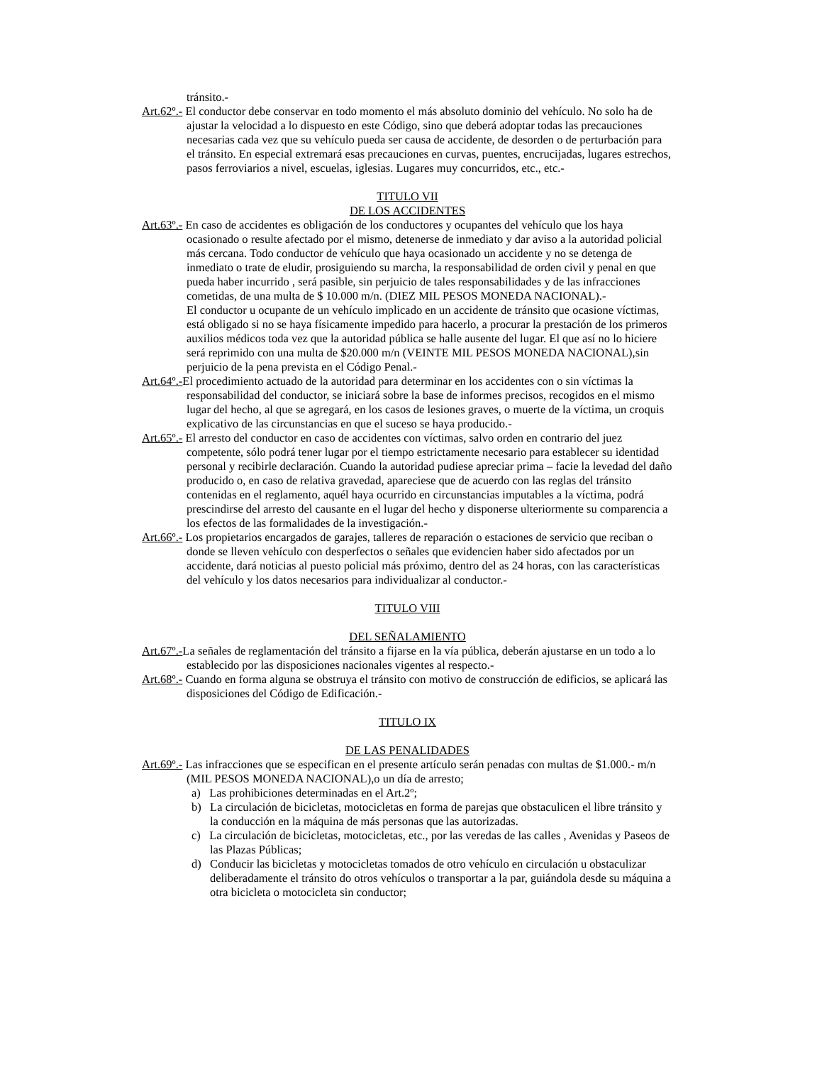tránsito.-
Art.62º.- El conductor debe conservar en todo momento el más absoluto dominio del vehículo. No solo ha de ajustar la velocidad a lo dispuesto en este Código, sino que deberá adoptar todas las precauciones necesarias cada vez que su vehículo pueda ser causa de accidente, de desorden o de perturbación para el tránsito. En especial extremará esas precauciones en curvas, puentes, encrucijadas, lugares estrechos, pasos ferroviarios a nivel, escuelas, iglesias. Lugares muy concurridos, etc., etc.-
TITULO VII
DE LOS ACCIDENTES
Art.63º.- En caso de accidentes es obligación de los conductores y ocupantes del vehículo que los haya ocasionado o resulte afectado por el mismo, detenerse de inmediato y dar aviso a la autoridad policial más cercana. Todo conductor de vehículo que haya ocasionado un accidente y no se detenga de inmediato o trate de eludir, prosiguiendo su marcha, la responsabilidad de orden civil y penal en que pueda haber incurrido , será pasible, sin perjuicio de tales responsabilidades y de las infracciones cometidas, de una multa de $ 10.000 m/n. (DIEZ MIL PESOS MONEDA NACIONAL).-
El conductor u ocupante de un vehículo implicado en un accidente de tránsito que ocasione víctimas, está obligado si no se haya físicamente impedido para hacerlo, a procurar la prestación de los primeros auxilios médicos toda vez que la autoridad pública se halle ausente del lugar. El que así no lo hiciere será reprimido con una multa de $20.000 m/n (VEINTE MIL PESOS MONEDA NACIONAL),sin perjuicio de la pena prevista en el Código Penal.-
Art.64º.-El procedimiento actuado de la autoridad para determinar en los accidentes con o sin víctimas la responsabilidad del conductor, se iniciará sobre la base de informes precisos, recogidos en el mismo lugar del hecho, al que se agregará, en los casos de lesiones graves, o muerte de la víctima, un croquis explicativo de las circunstancias en que el suceso se haya producido.-
Art.65º.- El arresto del conductor en caso de accidentes con víctimas, salvo orden en contrario del juez competente, sólo podrá tener lugar por el tiempo estrictamente necesario para establecer su identidad personal y recibirle declaración. Cuando la autoridad pudiese apreciar prima – facie la levedad del daño producido o, en caso de relativa gravedad, apareciese que de acuerdo con las reglas del tránsito contenidas en el reglamento, aquél haya ocurrido en circunstancias imputables a la víctima, podrá prescindirse del arresto del causante en el lugar del hecho y disponerse ulteriormente su comparencia a los efectos de las formalidades de la investigación.-
Art.66º.- Los propietarios encargados de garajes, talleres de reparación o estaciones de servicio que reciban o donde se lleven vehículo con desperfectos o señales que evidencien haber sido afectados por un accidente, dará noticias al puesto policial más próximo, dentro del as 24 horas, con las características del vehículo y los datos necesarios para individualizar al conductor.-
TITULO VIII
DEL SEÑALAMIENTO
Art.67º.-La señales de reglamentación del tránsito a fijarse en la vía pública, deberán ajustarse en un todo a lo establecido por las disposiciones nacionales vigentes al respecto.-
Art.68º.- Cuando en forma alguna se obstruya el tránsito con motivo de construcción de edificios, se aplicará las disposiciones del Código de Edificación.-
TITULO IX
DE LAS PENALIDADES
Art.69º.- Las infracciones que se especifican en el presente artículo serán penadas con multas de $1.000.- m/n (MIL PESOS MONEDA NACIONAL),o un día de arresto;
a) Las prohibiciones determinadas en el Art.2º;
b) La circulación de bicicletas, motocicletas en forma de parejas que obstaculicen el libre tránsito y la conducción en la máquina de más personas que las autorizadas.
c) La circulación de bicicletas, motocicletas, etc., por las veredas de las calles , Avenidas y Paseos de las Plazas Públicas;
d) Conducir las bicicletas y motocicletas tomados de otro vehículo en circulación u obstaculizar deliberadamente el tránsito do otros vehículos o transportar a la par, guiándola desde su máquina a otra bicicleta o motocicleta sin conductor;